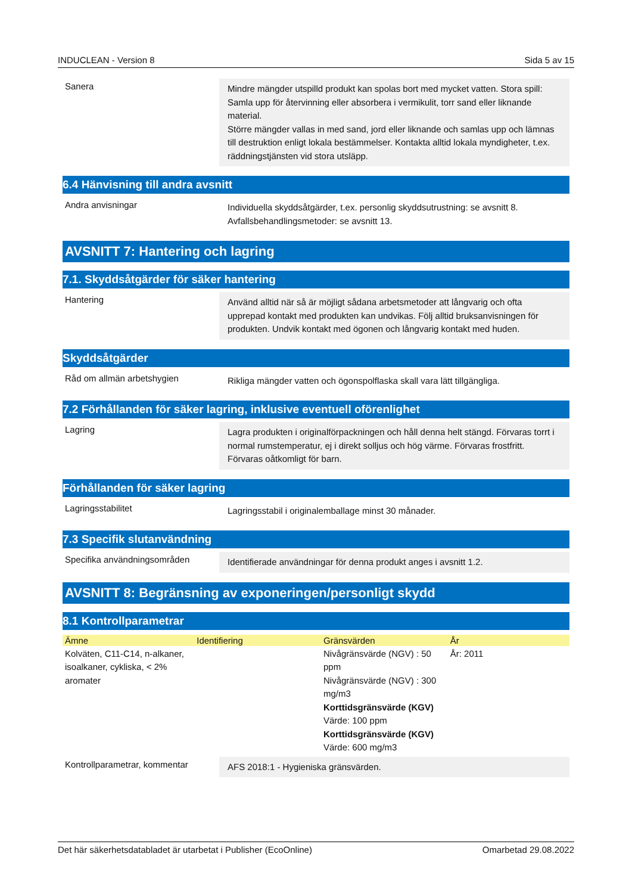INDUCLEAN - Version 8 Sida 5 av 15
Sanera
Mindre mängder utspilld produkt kan spolas bort med mycket vatten. Stora spill: Samla upp för återvinning eller absorbera i vermikulit, torr sand eller liknande material.
Större mängder vallas in med sand, jord eller liknande och samlas upp och lämnas till destruktion enligt lokala bestämmelser. Kontakta alltid lokala myndigheter, t.ex. räddningstjänsten vid stora utsläpp.
6.4 Hänvisning till andra avsnitt
Andra anvisningar
Individuella skyddsåtgärder, t.ex. personlig skyddsutrustning: se avsnitt 8.
Avfallsbehandlingsmetoder: se avsnitt 13.
AVSNITT 7: Hantering och lagring
7.1. Skyddsåtgärder för säker hantering
Hantering
Använd alltid när så är möjligt sådana arbetsmetoder att långvarig och ofta upprepad kontakt med produkten kan undvikas. Följ alltid bruksanvisningen för produkten. Undvik kontakt med ögonen och långvarig kontakt med huden.
Skyddsåtgärder
Råd om allmän arbetshygien
Rikliga mängder vatten och ögonspolflaska skall vara lätt tillgängliga.
7.2 Förhållanden för säker lagring, inklusive eventuell oförenlighet
Lagring
Lagra produkten i originalförpackningen och håll denna helt stängd. Förvaras torrt i normal rumstemperatur, ej i direkt solljus och hög värme. Förvaras frostfritt. Förvaras oåtkomligt för barn.
Förhållanden för säker lagring
Lagringsstabilitet
Lagringsstabil i originalemballage minst 30 månader.
7.3 Specifik slutanvändning
Specifika användningsområden
Identifierade användningar för denna produkt anges i avsnitt 1.2.
AVSNITT 8: Begränsning av exponeringen/personligt skydd
8.1 Kontrollparametrar
| Ämne | Identifiering | Gränsvärden | År |
| --- | --- | --- | --- |
| Kolväten, C11-C14, n-alkaner, isoalkaner, cykliska, < 2% aromater | | Nivågränsvärde (NGV) : 50 ppm Nivågränsvärde (NGV) : 300 mg/m3 Korttidsgränsvärde (KGV) Värde: 100 ppm Korttidsgränsvärde (KGV) Värde: 600 mg/m3 | År: 2011 |
Kontrollparametrar, kommentar
AFS 2018:1 - Hygieniska gränsvärden.
Det här säkerhetsdatabladet är utarbetat i Publisher (EcoOnline) Omarbetad 29.08.2022